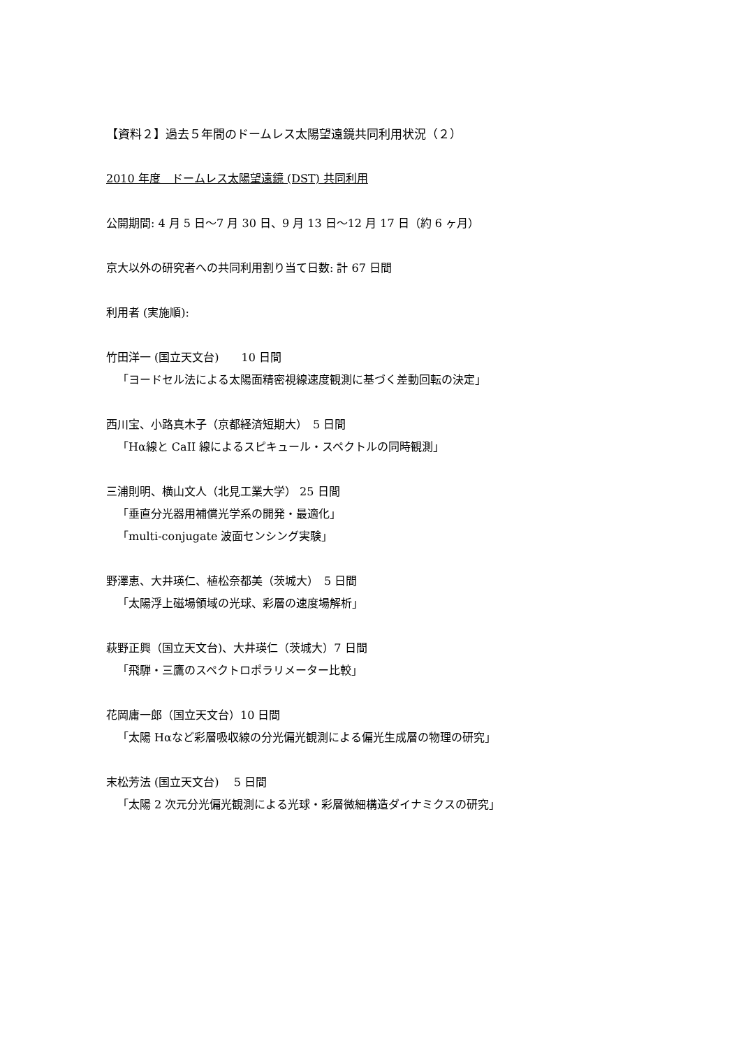【資料２】過去５年間のドームレス太陽望遠鏡共同利用状況（２）
2010 年度　ドームレス太陽望遠鏡 (DST) 共同利用
公開期間: 4 月 5 日～7 月 30 日、9 月 13 日～12 月 17 日（約 6 ヶ月）
京大以外の研究者への共同利用割り当て日数: 計 67 日間
利用者 (実施順):
竹田洋一 (国立天文台)　　10 日間
「ヨードセル法による太陽面精密視線速度観測に基づく差動回転の決定」
西川宝、小路真木子（京都経済短期大）　5 日間
「Hα線と CaII 線によるスピキュール・スペクトルの同時観測」
三浦則明、横山文人（北見工業大学） 25 日間
「垂直分光器用補償光学系の開発・最適化」
「multi-conjugate 波面センシング実験」
野澤恵、大井瑛仁、植松奈都美（茨城大）　5 日間
「太陽浮上磁場領域の光球、彩層の速度場解析」
萩野正興（国立天文台)、大井瑛仁（茨城大）7 日間
「飛騨・三鷹のスペクトロポラリメーター比較」
花岡庸一郎（国立天文台）10 日間
「太陽 Hαなど彩層吸収線の分光偏光観測による偏光生成層の物理の研究」
末松芳法 (国立天文台)　 5 日間
「太陽 2 次元分光偏光観測による光球・彩層微細構造ダイナミクスの研究」